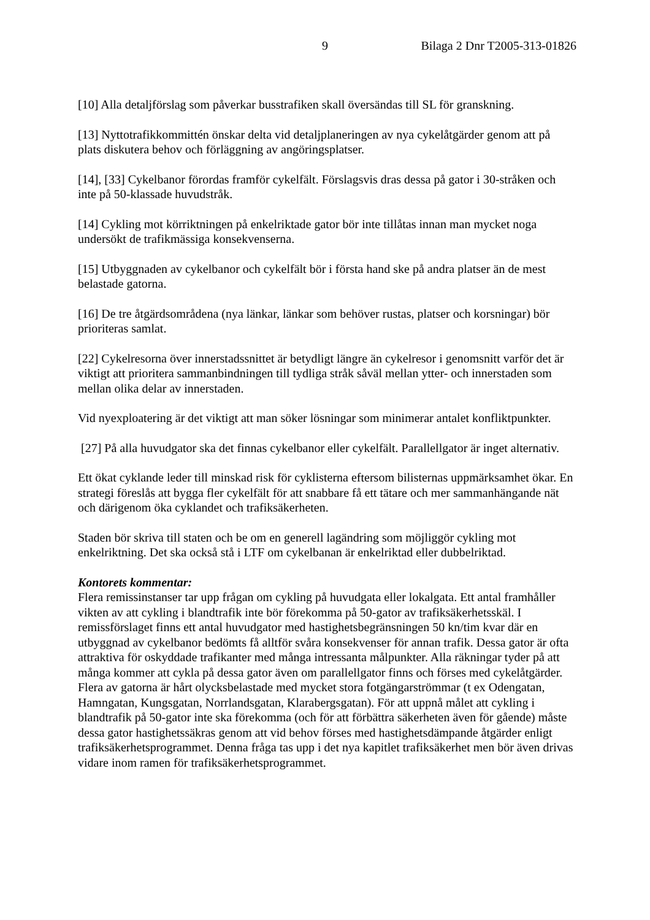9 Bilaga 2 Dnr T2005-313-01826
[10] Alla detaljförslag som påverkar busstrafiken skall översändas till SL för granskning.
[13] Nyttotrafikkommittén önskar delta vid detaljplaneringen av nya cykelåtgärder genom att på plats diskutera behov och förläggning av angöringsplatser.
[14], [33] Cykelbanor förordas framför cykelfält. Förslagsvis dras dessa på gator i 30-stråken och inte på 50-klassade huvudstråk.
[14] Cykling mot körriktningen på enkelriktade gator bör inte tillåtas innan man mycket noga undersökt de trafikmässiga konsekvenserna.
[15] Utbyggnaden av cykelbanor och cykelfält bör i första hand ske på andra platser än de mest belastade gatorna.
[16] De tre åtgärdsområdena (nya länkar, länkar som behöver rustas, platser och korsningar) bör prioriteras samlat.
[22] Cykelresorna över innerstadssnittet är betydligt längre än cykelresor i genomsnitt varför det är viktigt att prioritera sammanbindningen till tydliga stråk såväl mellan ytter- och innerstaden som mellan olika delar av innerstaden.
Vid nyexploatering är det viktigt att man söker lösningar som minimerar antalet konfliktpunkter.
[27] På alla huvudgator ska det finnas cykelbanor eller cykelfält. Parallellgator är inget alternativ.
Ett ökat cyklande leder till minskad risk för cyklisterna eftersom bilisternas uppmärksamhet ökar. En strategi föreslås att bygga fler cykelfält för att snabbare få ett tätare och mer sammanhängande nät och därigenom öka cyklandet och trafiksäkerheten.
Staden bör skriva till staten och be om en generell lagändring som möjliggör cykling mot enkelriktning. Det ska också stå i LTF om cykelbanan är enkelriktad eller dubbelriktad.
Kontorets kommentar:
Flera remissinstanser tar upp frågan om cykling på huvudgata eller lokalgata. Ett antal framhåller vikten av att cykling i blandtrafik inte bör förekomma på 50-gator av trafiksäkerhetsskäl. I remissförslaget finns ett antal huvudgator med hastighetsbegränsningen 50 kn/tim kvar där en utbyggnad av cykelbanor bedömts få alltför svåra konsekvenser för annan trafik. Dessa gator är ofta attraktiva för oskyddade trafikanter med många intressanta målpunkter. Alla räkningar tyder på att många kommer att cykla på dessa gator även om parallellgator finns och förses med cykelåtgärder. Flera av gatorna är hårt olycksbelastade med mycket stora fotgängarströmmar (t ex Odengatan, Hamngatan, Kungsgatan, Norrlandsgatan, Klarabergsgatan). För att uppnå målet att cykling i blandtrafik på 50-gator inte ska förekomma (och för att förbättra säkerheten även för gående) måste dessa gator hastighetssäkras genom att vid behov förses med hastighetsdämpande åtgärder enligt trafiksäkerhetsprogrammet. Denna fråga tas upp i det nya kapitlet trafiksäkerhet men bör även drivas vidare inom ramen för trafiksäkerhetsprogrammet.